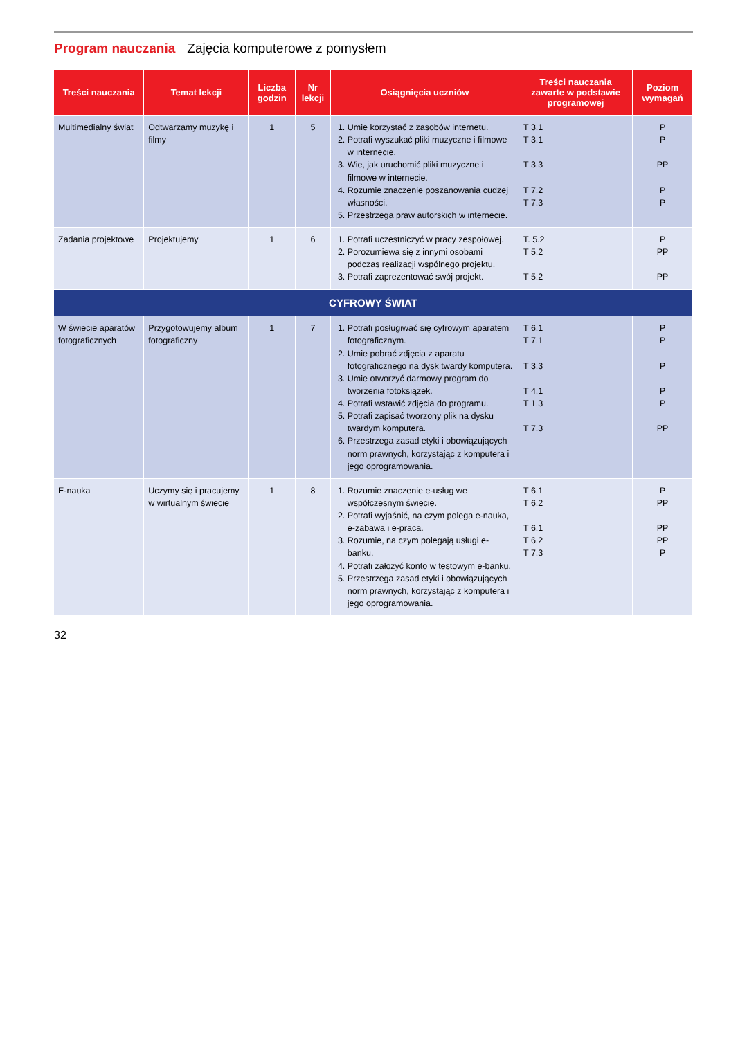Program nauczania Zajęcia komputerowe z pomysłem
| Treści nauczania | Temat lekcji | Liczba godzin | Nr lekcji | Osiągnięcia uczniów | Treści nauczania zawarte w podstawie programowej | Poziom wymagań |
| --- | --- | --- | --- | --- | --- | --- |
| Multimedialny świat | Odtwarzamy muzykę i filmy | 1 | 5 | 1. Umie korzystać z zasobów internetu. 2. Potrafi wyszukać pliki muzyczne i filmowe w internecie. 3. Wie, jak uruchomić pliki muzyczne i filmowe w internecie. 4. Rozumie znaczenie poszanowania cudzej własności. 5. Przestrzega praw autorskich w internecie. | T 3.1 T 3.1 T 3.3 T 7.2 T 7.3 | P P PP P P |
| Zadania projektowe | Projektujemy | 1 | 6 | 1. Potrafi uczestniczyć w pracy zespołowej. 2. Porozumiewa się z innymi osobami podczas realizacji wspólnego projektu. 3. Potrafi zaprezentować swój projekt. | T. 5.2 T 5.2 T 5.2 | P PP PP |
| CYFROWY ŚWIAT | | | | | | |
| W świecie aparatów fotograficznych | Przygotowujemy album fotograficzny | 1 | 7 | 1. Potrafi posługiwać się cyfrowym aparatem fotograficznym. 2. Umie pobrać zdjęcia z aparatu fotograficznego na dysk twardy komputera. 3. Umie otworzyć darmowy program do tworzenia fotoksiążek. 4. Potrafi wstawić zdjęcia do programu. 5. Potrafi zapisać tworzony plik na dysku twardym komputera. 6. Przestrzega zasad etyki i obowiązujących norm prawnych, korzystając z komputera i jego oprogramowania. | T 6.1 T 7.1 T 3.3 T 4.1 T 1.3 T 7.3 | P P P P P PP |
| E-nauka | Uczymy się i pracujemy w wirtualnym świecie | 1 | 8 | 1. Rozumie znaczenie e-usług we współczesnym świecie. 2. Potrafi wyjaśnić, na czym polega e-nauka, e-zabawa i e-praca. 3. Rozumie, na czym polegają usługi e-banku. 4. Potrafi założyć konto w testowym e-banku. 5. Przestrzega zasad etyki i obowiązujących norm prawnych, korzystając z komputera i jego oprogramowania. | T 6.1 T 6.2 T 6.1 T 6.2 T 7.3 | P PP PP PP P |
32